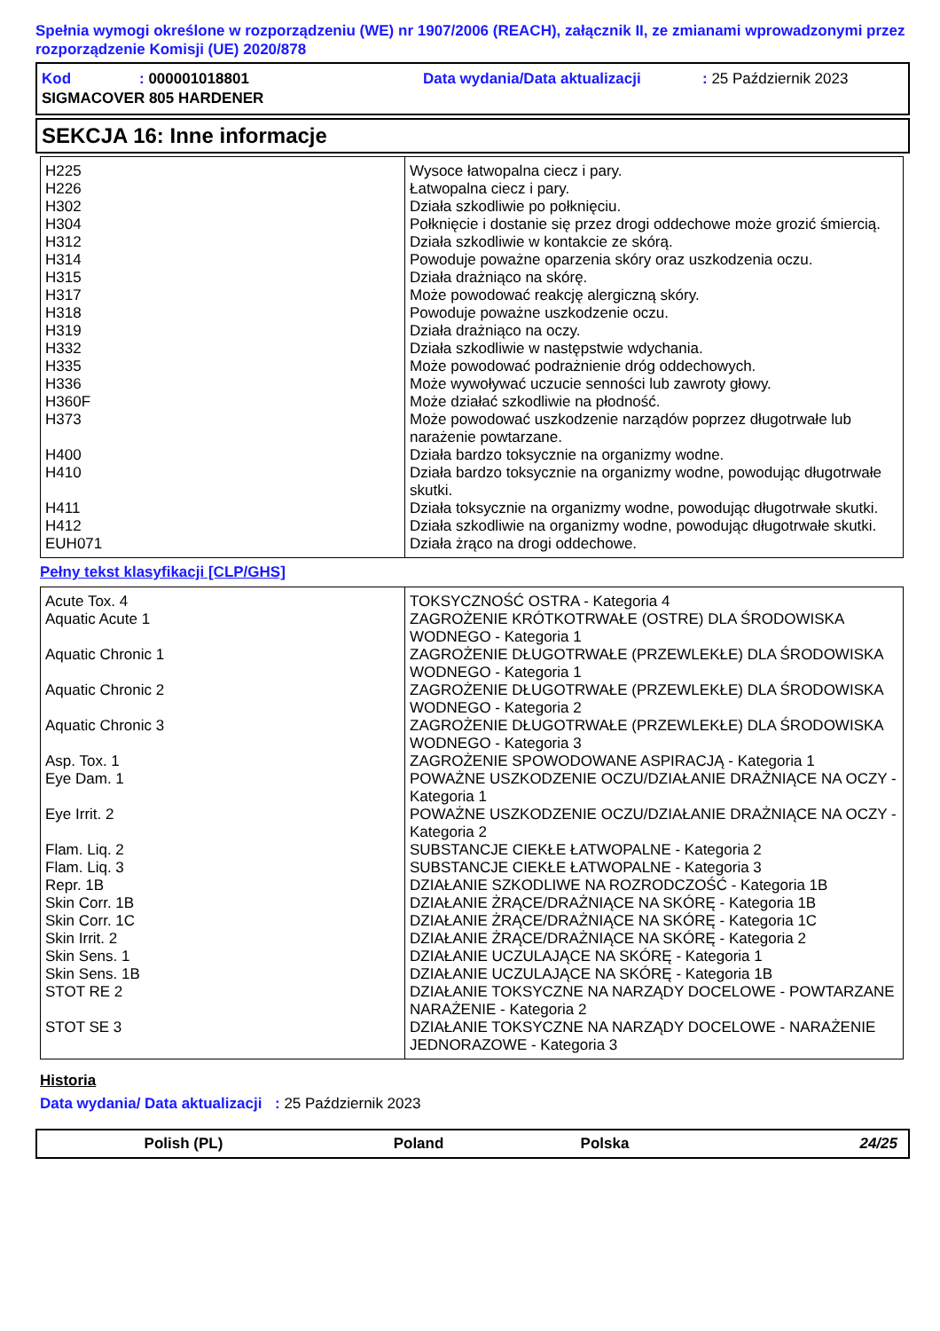Spełnia wymogi określone w rozporządzeniu (WE) nr 1907/2006 (REACH), załącznik II, ze zmianami wprowadzonymi przez rozporządzenie Komisji (UE) 2020/878
| Kod | : 000001018801 | Data wydania/Data aktualizacji | : 25 Październik 2023 |
| SIGMACOVER 805 HARDENER | | | |
SEKCJA 16: Inne informacje
| H225 | Wysoce łatwopalna ciecz i pary. |
| H226 | Łatwopalna ciecz i pary. |
| H302 | Działa szkodliwie po połknięciu. |
| H304 | Połknięcie i dostanie się przez drogi oddechowe może grozić śmiercią. |
| H312 | Działa szkodliwie w kontakcie ze skórą. |
| H314 | Powoduje poważne oparzenia skóry oraz uszkodzenia oczu. |
| H315 | Działa drażniąco na skórę. |
| H317 | Może powodować reakcję alergiczną skóry. |
| H318 | Powoduje poważne uszkodzenie oczu. |
| H319 | Działa drażniąco na oczy. |
| H332 | Działa szkodliwie w następstwie wdychania. |
| H335 | Może powodować podrażnienie dróg oddechowych. |
| H336 | Może wywoływać uczucie senności lub zawroty głowy. |
| H360F | Może działać szkodliwie na płodność. |
| H373 | Może powodować uszkodzenie narządów poprzez długotrwałe lub narażenie powtarzane. |
| H400 | Działa bardzo toksycznie na organizmy wodne. |
| H410 | Działa bardzo toksycznie na organizmy wodne, powodując długotrwałe skutki. |
| H411 | Działa toksycznie na organizmy wodne, powodując długotrwałe skutki. |
| H412 | Działa szkodliwie na organizmy wodne, powodując długotrwałe skutki. |
| EUH071 | Działa żrąco na drogi oddechowe. |
Pełny tekst klasyfikacji [CLP/GHS]
| Acute Tox. 4 | TOKSYCZNOŚĆ OSTRA - Kategoria 4 |
| Aquatic Acute 1 | ZAGROŻENIE KRÓTKOTRWAŁE (OSTRE) DLA ŚRODOWISKA WODNEGO - Kategoria 1 |
| Aquatic Chronic 1 | ZAGROŻENIE DŁUGOTRWAŁE (PRZEWLEKŁE) DLA ŚRODOWISKA WODNEGO - Kategoria 1 |
| Aquatic Chronic 2 | ZAGROŻENIE DŁUGOTRWAŁE (PRZEWLEKŁE) DLA ŚRODOWISKA WODNEGO - Kategoria 2 |
| Aquatic Chronic 3 | ZAGROŻENIE DŁUGOTRWAŁE (PRZEWLEKŁE) DLA ŚRODOWISKA WODNEGO - Kategoria 3 |
| Asp. Tox. 1 | ZAGROŻENIE SPOWODOWANE ASPIRACJĄ - Kategoria 1 |
| Eye Dam. 1 | POWAŻNE USZKODZENIE OCZU/DZIAŁANIE DRAŻNIĄCE NA OCZY - Kategoria 1 |
| Eye Irrit. 2 | POWAŻNE USZKODZENIE OCZU/DZIAŁANIE DRAŻNIĄCE NA OCZY - Kategoria 2 |
| Flam. Liq. 2 | SUBSTANCJE CIEKŁE ŁATWOPALNE - Kategoria 2 |
| Flam. Liq. 3 | SUBSTANCJE CIEKŁE ŁATWOPALNE - Kategoria 3 |
| Repr. 1B | DZIAŁANIE SZKODLIWE NA ROZRODCZOŚĆ - Kategoria 1B |
| Skin Corr. 1B | DZIAŁANIE ŻRĄCE/DRAŻNIĄCE NA SKÓRĘ - Kategoria 1B |
| Skin Corr. 1C | DZIAŁANIE ŻRĄCE/DRAŻNIĄCE NA SKÓRĘ - Kategoria 1C |
| Skin Irrit. 2 | DZIAŁANIE ŻRĄCE/DRAŻNIĄCE NA SKÓRĘ - Kategoria 2 |
| Skin Sens. 1 | DZIAŁANIE UCZULAJĄCE NA SKÓRĘ - Kategoria 1 |
| Skin Sens. 1B | DZIAŁANIE UCZULAJĄCE NA SKÓRĘ - Kategoria 1B |
| STOT RE 2 | DZIAŁANIE TOKSYCZNE NA NARZĄDY DOCELOWE - POWTARZANE NARAŻENIE - Kategoria 2 |
| STOT SE 3 | DZIAŁANIE TOKSYCZNE NA NARZĄDY DOCELOWE - NARAŻENIE JEDNORAZOWE - Kategoria 3 |
Historia
Data wydania/ Data aktualizacji
: 25 Październik 2023
Polish (PL) Poland Polska 24/25